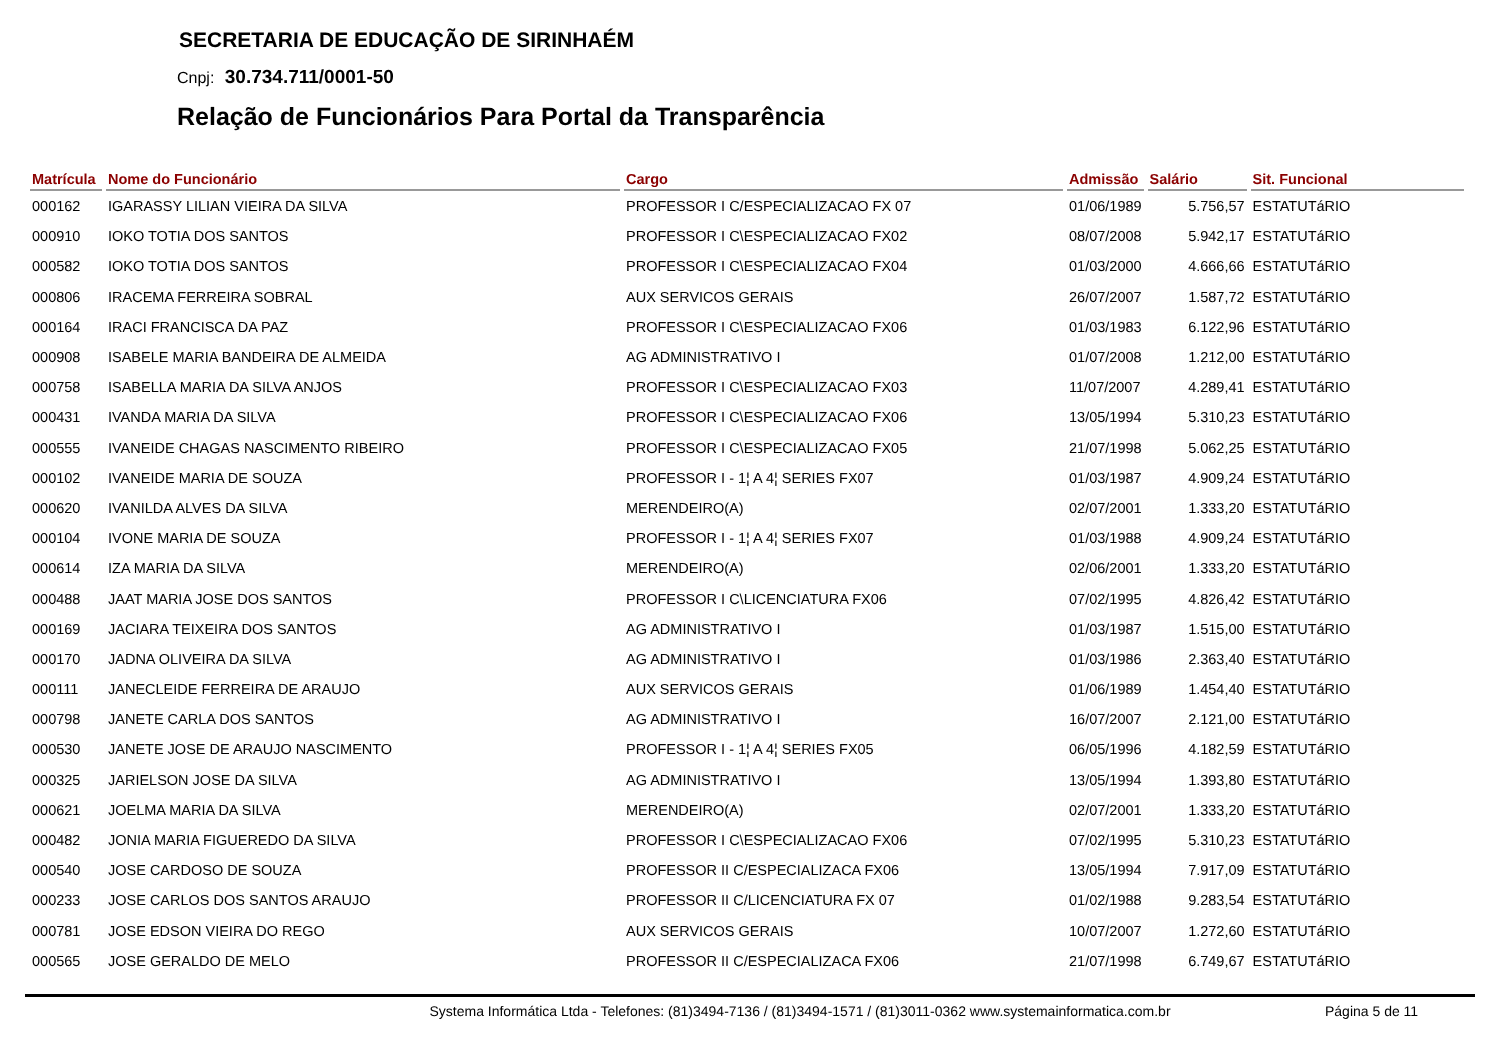SECRETARIA DE EDUCAÇÃO DE SIRINHAÉM
Cnpj: 30.734.711/0001-50
Relação de Funcionários Para Portal da Transparência
| Matrícula | Nome do Funcionário | Cargo | Admissão | Salário | Sit. Funcional |
| --- | --- | --- | --- | --- | --- |
| 000162 | IGARASSY LILIAN VIEIRA DA SILVA | PROFESSOR I C/ESPECIALIZACAO FX 07 | 01/06/1989 | 5.756,57 | ESTATUTáRIO |
| 000910 | IOKO TOTIA DOS SANTOS | PROFESSOR I C\ESPECIALIZACAO FX02 | 08/07/2008 | 5.942,17 | ESTATUTáRIO |
| 000582 | IOKO TOTIA DOS SANTOS | PROFESSOR I C\ESPECIALIZACAO FX04 | 01/03/2000 | 4.666,66 | ESTATUTáRIO |
| 000806 | IRACEMA FERREIRA SOBRAL | AUX SERVICOS GERAIS | 26/07/2007 | 1.587,72 | ESTATUTáRIO |
| 000164 | IRACI FRANCISCA DA PAZ | PROFESSOR I C\ESPECIALIZACAO FX06 | 01/03/1983 | 6.122,96 | ESTATUTáRIO |
| 000908 | ISABELE MARIA BANDEIRA DE ALMEIDA | AG ADMINISTRATIVO I | 01/07/2008 | 1.212,00 | ESTATUTáRIO |
| 000758 | ISABELLA MARIA DA SILVA ANJOS | PROFESSOR I C\ESPECIALIZACAO FX03 | 11/07/2007 | 4.289,41 | ESTATUTáRIO |
| 000431 | IVANDA MARIA DA SILVA | PROFESSOR I C\ESPECIALIZACAO FX06 | 13/05/1994 | 5.310,23 | ESTATUTáRIO |
| 000555 | IVANEIDE CHAGAS NASCIMENTO RIBEIRO | PROFESSOR I C\ESPECIALIZACAO FX05 | 21/07/1998 | 5.062,25 | ESTATUTáRIO |
| 000102 | IVANEIDE MARIA DE SOUZA | PROFESSOR I - 1¦ A 4¦ SERIES FX07 | 01/03/1987 | 4.909,24 | ESTATUTáRIO |
| 000620 | IVANILDA ALVES DA SILVA | MERENDEIRO(A) | 02/07/2001 | 1.333,20 | ESTATUTáRIO |
| 000104 | IVONE MARIA DE SOUZA | PROFESSOR I - 1¦ A 4¦ SERIES FX07 | 01/03/1988 | 4.909,24 | ESTATUTáRIO |
| 000614 | IZA MARIA DA SILVA | MERENDEIRO(A) | 02/06/2001 | 1.333,20 | ESTATUTáRIO |
| 000488 | JAAT MARIA JOSE DOS SANTOS | PROFESSOR I C\LICENCIATURA FX06 | 07/02/1995 | 4.826,42 | ESTATUTáRIO |
| 000169 | JACIARA TEIXEIRA DOS SANTOS | AG ADMINISTRATIVO I | 01/03/1987 | 1.515,00 | ESTATUTáRIO |
| 000170 | JADNA OLIVEIRA DA SILVA | AG ADMINISTRATIVO I | 01/03/1986 | 2.363,40 | ESTATUTáRIO |
| 000111 | JANECLEIDE FERREIRA DE ARAUJO | AUX SERVICOS GERAIS | 01/06/1989 | 1.454,40 | ESTATUTáRIO |
| 000798 | JANETE CARLA DOS SANTOS | AG ADMINISTRATIVO I | 16/07/2007 | 2.121,00 | ESTATUTáRIO |
| 000530 | JANETE JOSE DE ARAUJO NASCIMENTO | PROFESSOR I - 1¦ A 4¦ SERIES FX05 | 06/05/1996 | 4.182,59 | ESTATUTáRIO |
| 000325 | JARIELSON JOSE DA SILVA | AG ADMINISTRATIVO I | 13/05/1994 | 1.393,80 | ESTATUTáRIO |
| 000621 | JOELMA MARIA DA SILVA | MERENDEIRO(A) | 02/07/2001 | 1.333,20 | ESTATUTáRIO |
| 000482 | JONIA MARIA FIGUEREDO DA SILVA | PROFESSOR I C\ESPECIALIZACAO FX06 | 07/02/1995 | 5.310,23 | ESTATUTáRIO |
| 000540 | JOSE CARDOSO DE SOUZA | PROFESSOR II C/ESPECIALIZACA FX06 | 13/05/1994 | 7.917,09 | ESTATUTáRIO |
| 000233 | JOSE CARLOS DOS SANTOS ARAUJO | PROFESSOR II C/LICENCIATURA FX 07 | 01/02/1988 | 9.283,54 | ESTATUTáRIO |
| 000781 | JOSE EDSON VIEIRA DO REGO | AUX SERVICOS GERAIS | 10/07/2007 | 1.272,60 | ESTATUTáRIO |
| 000565 | JOSE GERALDO DE MELO | PROFESSOR II C/ESPECIALIZACA FX06 | 21/07/1998 | 6.749,67 | ESTATUTáRIO |
Systema Informática Ltda - Telefones: (81)3494-7136 / (81)3494-1571 / (81)3011-0362 www.systemainformatica.com.br Página 5 de 11